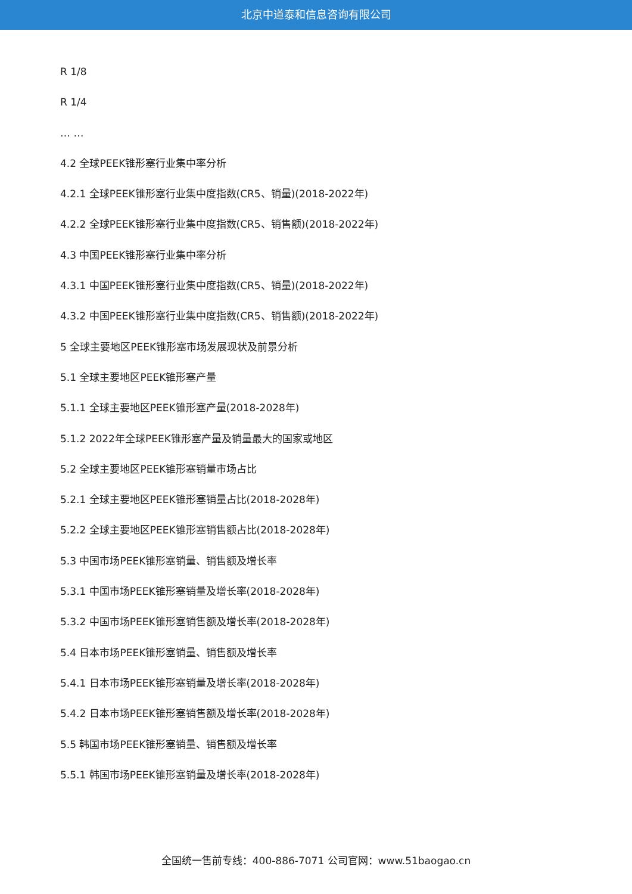北京中道泰和信息咨询有限公司
R 1/8
R 1/4
… …
4.2 全球PEEK锥形塞行业集中率分析
4.2.1 全球PEEK锥形塞行业集中度指数(CR5、销量)(2018-2022年)
4.2.2 全球PEEK锥形塞行业集中度指数(CR5、销售额)(2018-2022年)
4.3 中国PEEK锥形塞行业集中率分析
4.3.1 中国PEEK锥形塞行业集中度指数(CR5、销量)(2018-2022年)
4.3.2 中国PEEK锥形塞行业集中度指数(CR5、销售额)(2018-2022年)
5 全球主要地区PEEK锥形塞市场发展现状及前景分析
5.1 全球主要地区PEEK锥形塞产量
5.1.1 全球主要地区PEEK锥形塞产量(2018-2028年)
5.1.2 2022年全球PEEK锥形塞产量及销量最大的国家或地区
5.2 全球主要地区PEEK锥形塞销量市场占比
5.2.1 全球主要地区PEEK锥形塞销量占比(2018-2028年)
5.2.2 全球主要地区PEEK锥形塞销售额占比(2018-2028年)
5.3 中国市场PEEK锥形塞销量、销售额及增长率
5.3.1 中国市场PEEK锥形塞销量及增长率(2018-2028年)
5.3.2 中国市场PEEK锥形塞销售额及增长率(2018-2028年)
5.4 日本市场PEEK锥形塞销量、销售额及增长率
5.4.1 日本市场PEEK锥形塞销量及增长率(2018-2028年)
5.4.2 日本市场PEEK锥形塞销售额及增长率(2018-2028年)
5.5 韩国市场PEEK锥形塞销量、销售额及增长率
5.5.1 韩国市场PEEK锥形塞销量及增长率(2018-2028年)
全国统一售前专线：400-886-7071 公司官网：www.51baogao.cn